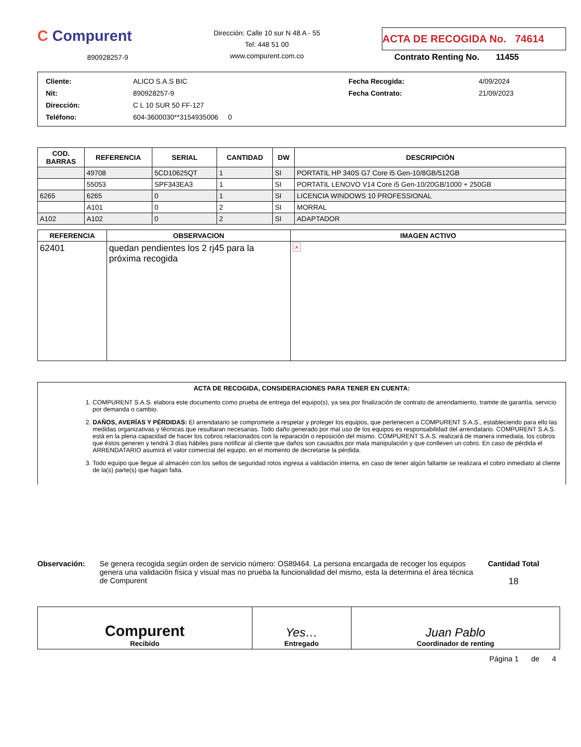C Compurent
890928257-9
Dirección: Calle 10 sur N 48 A - 55
Tel: 448 51 00
www.compurent.com.co
ACTA DE RECOGIDA No. 74614
Contrato Renting No. 11455
| Cliente: | ALICO S.A.S BIC | Fecha Recogida: | 4/09/2024 |
| Nit: | 890928257-9 | Fecha Contrato: | 21/09/2023 |
| Dirección: | C L 10 SUR 50 FF-127 | | |
| Teléfono: | 604-3600030**3154935006 0 | | |
| COD. BARRAS | REFERENCIA | SERIAL | CANTIDAD | DW | DESCRIPCIÓN |
| --- | --- | --- | --- | --- | --- |
| | 49708 | 5CD10625QT | 1 | SI | PORTATIL HP 340S G7 Core i5 Gen-10/8GB/512GB |
| | 55053 | SPF343EA3 | 1 | SI | PORTATIL LENOVO V14 Core i5 Gen-10/20GB/1000 + 250GB |
| 6265 | 6265 | 0 | 1 | SI | LICENCIA WINDOWS 10 PROFESSIONAL |
| | A101 | 0 | 2 | SI | MORRAL |
| A102 | A102 | 0 | 2 | SI | ADAPTADOR |
| REFERENCIA | OBSERVACION | IMAGEN ACTIVO |
| --- | --- | --- |
| 62401 | quedan pendientes los 2 rj45 para la próxima recogida | × |
ACTA DE RECOGIDA, CONSIDERACIONES PARA TENER EN CUENTA:
1. COMPURENT S.A.S. elabora este documento como prueba de entrega del equipo(s), ya sea por finalización de contrato de arrendamiento, tramite de garantía, servicio por demanda o cambio.
2. DAÑOS, AVERÍAS Y PÉRDIDAS: El arrendatario se compromete a respetar y proteger los equipos, que pertenecen a COMPURENT S.A.S., estableciendo para ello las medidas organizativas y técnicas que resultaran necesarias. Todo daño generado por mal uso de los equipos es responsabilidad del arrendatario. COMPURENT S.A.S. está en la plena capacidad de hacer los cobros relacionados con la reparación o reposición del mismo. COMPURENT S.A.S. realizará de manera inmediata, los cobros que éstos generen y tendrá 3 días hábiles para notificar al cliente que daños son causados por mala manipulación y que conlleven un cobro. En caso de pérdida el ARRENDATARIO asumirá el valor comercial del equipo, en el momento de decretarse la pérdida.
3. Todo equipo que llegue al almacén con los sellos de seguridad rotos ingresa a validación interna, en caso de tener algún faltante se realizara el cobro inmediato al cliente de la(s) parte(s) que hagan falta.
Observación: Se genera recogida según orden de servicio número: OS89464. La persona encargada de recoger los equipos genera una validación física y visual mas no prueba la funcionalidad del mismo, esta la determina el área técnica de Compurent
Cantidad Total
18
| Compurent Recibido | Yes… Entregado | Juan Pablo Coordinador de renting |
Página 1 de 4